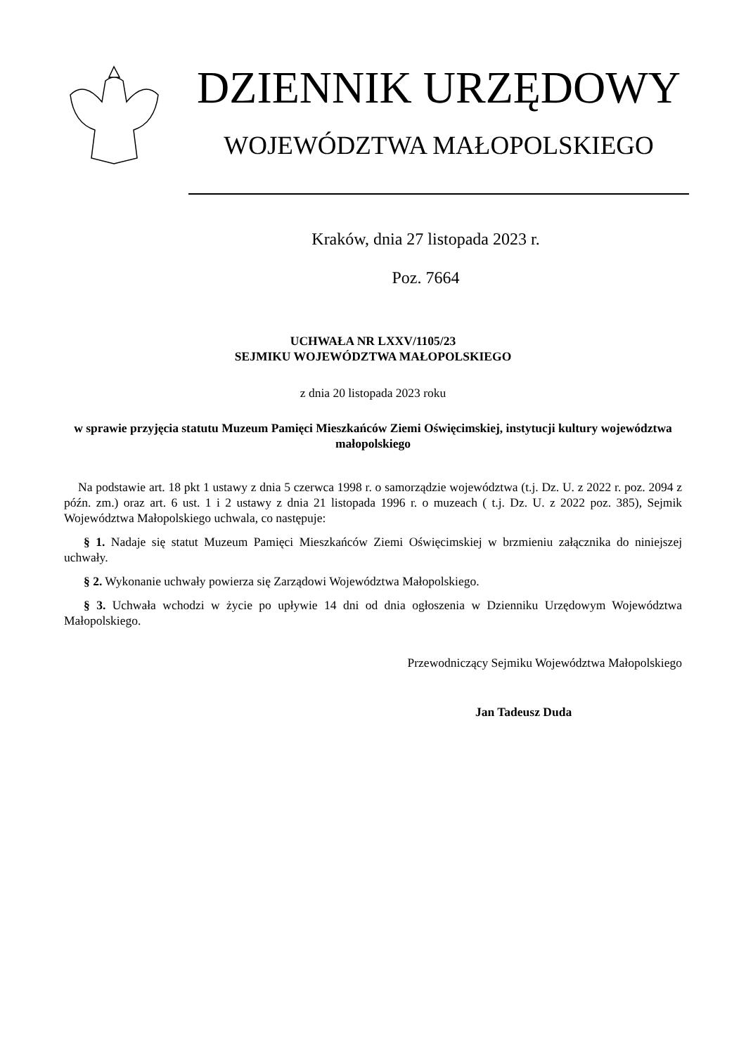DZIENNIK URZĘDOWY
WOJEWÓDZTWA MAŁOPOLSKIEGO
Kraków, dnia 27 listopada 2023 r.
Poz. 7664
UCHWAŁA NR LXXV/1105/23
SEJMIKU WOJEWÓDZTWA MAŁOPOLSKIEGO
z dnia 20 listopada 2023 roku
w sprawie przyjęcia statutu Muzeum Pamięci Mieszkańców Ziemi Oświęcimskiej, instytucji kultury województwa małopolskiego
Na podstawie art. 18 pkt 1 ustawy z dnia 5 czerwca 1998 r. o samorządzie województwa (t.j. Dz. U. z 2022 r. poz. 2094 z późn. zm.) oraz art. 6 ust. 1 i 2 ustawy z dnia 21 listopada 1996 r. o muzeach ( t.j. Dz. U. z 2022 poz. 385), Sejmik Województwa Małopolskiego uchwala, co następuje:
§ 1. Nadaje się statut Muzeum Pamięci Mieszkańców Ziemi Oświęcimskiej w brzmieniu załącznika do niniejszej uchwały.
§ 2. Wykonanie uchwały powierza się Zarządowi Województwa Małopolskiego.
§ 3. Uchwała wchodzi w życie po upływie 14 dni od dnia ogłoszenia w Dzienniku Urzędowym Województwa Małopolskiego.
Przewodniczący Sejmiku Województwa Małopolskiego
Jan Tadeusz Duda